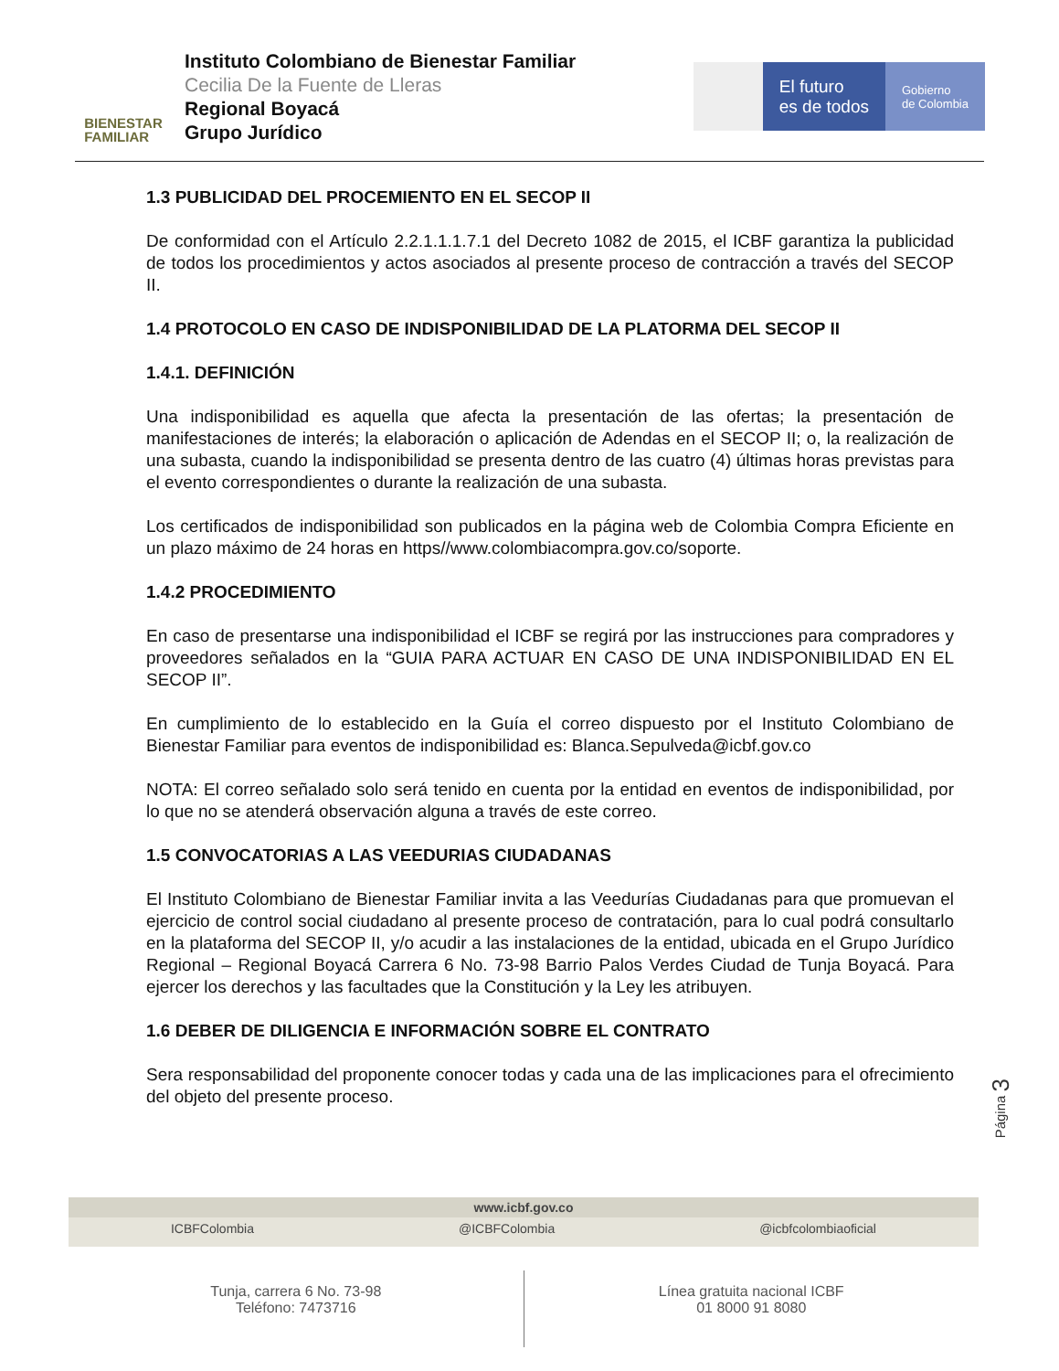BIENESTAR
FAMILIAR
Instituto Colombiano de Bienestar Familiar
Cecilia De la Fuente de Lleras
Regional Boyacá
Grupo Jurídico
El futuro
es de todos
Gobierno
de Colombia
1.3 PUBLICIDAD DEL PROCEMIENTO EN EL SECOP II
De conformidad con el Artículo 2.2.1.1.1.7.1 del Decreto 1082 de 2015, el ICBF garantiza la publicidad de todos los procedimientos y actos asociados al presente proceso de contracción a través del SECOP II.
1.4 PROTOCOLO EN CASO DE INDISPONIBILIDAD DE LA PLATORMA DEL SECOP II
1.4.1. DEFINICIÓN
Una indisponibilidad es aquella que afecta la presentación de las ofertas; la presentación de manifestaciones de interés; la elaboración o aplicación de Adendas en el SECOP II; o, la realización de una subasta, cuando la indisponibilidad se presenta dentro de las cuatro (4) últimas horas previstas para el evento correspondientes o durante la realización de una subasta.
Los certificados de indisponibilidad son publicados en la página web de Colombia Compra Eficiente en un plazo máximo de 24 horas en https//www.colombiacompra.gov.co/soporte.
1.4.2 PROCEDIMIENTO
En caso de presentarse una indisponibilidad el ICBF se regirá por las instrucciones para compradores y proveedores señalados en la “GUIA PARA ACTUAR EN CASO DE UNA INDISPONIBILIDAD EN EL SECOP II”.
En cumplimiento de lo establecido en la Guía el correo dispuesto por el Instituto Colombiano de Bienestar Familiar para eventos de indisponibilidad es: Blanca.Sepulveda@icbf.gov.co
NOTA: El correo señalado solo será tenido en cuenta por la entidad en eventos de indisponibilidad, por lo que no se atenderá observación alguna a través de este correo.
1.5 CONVOCATORIAS A LAS VEEDURIAS CIUDADANAS
El Instituto Colombiano de Bienestar Familiar invita a las Veedurías Ciudadanas para que promuevan el ejercicio de control social ciudadano al presente proceso de contratación, para lo cual podrá consultarlo en la plataforma del SECOP II, y/o acudir a las instalaciones de la entidad, ubicada en el Grupo Jurídico Regional – Regional Boyacá Carrera 6 No. 73-98 Barrio Palos Verdes Ciudad de Tunja Boyacá. Para ejercer los derechos y las facultades que la Constitución y la Ley les atribuyen.
1.6 DEBER DE DILIGENCIA E INFORMACIÓN SOBRE EL CONTRATO
Sera responsabilidad del proponente conocer todas y cada una de las implicaciones para el ofrecimiento del objeto del presente proceso.
Página 3
www.icbf.gov.co
ICBFColombia @ICBFColombia @icbfcolombiaoficial
Tunja, carrera 6 No. 73-98
Teléfono: 7473716
Línea gratuita nacional ICBF
01 8000 91 8080